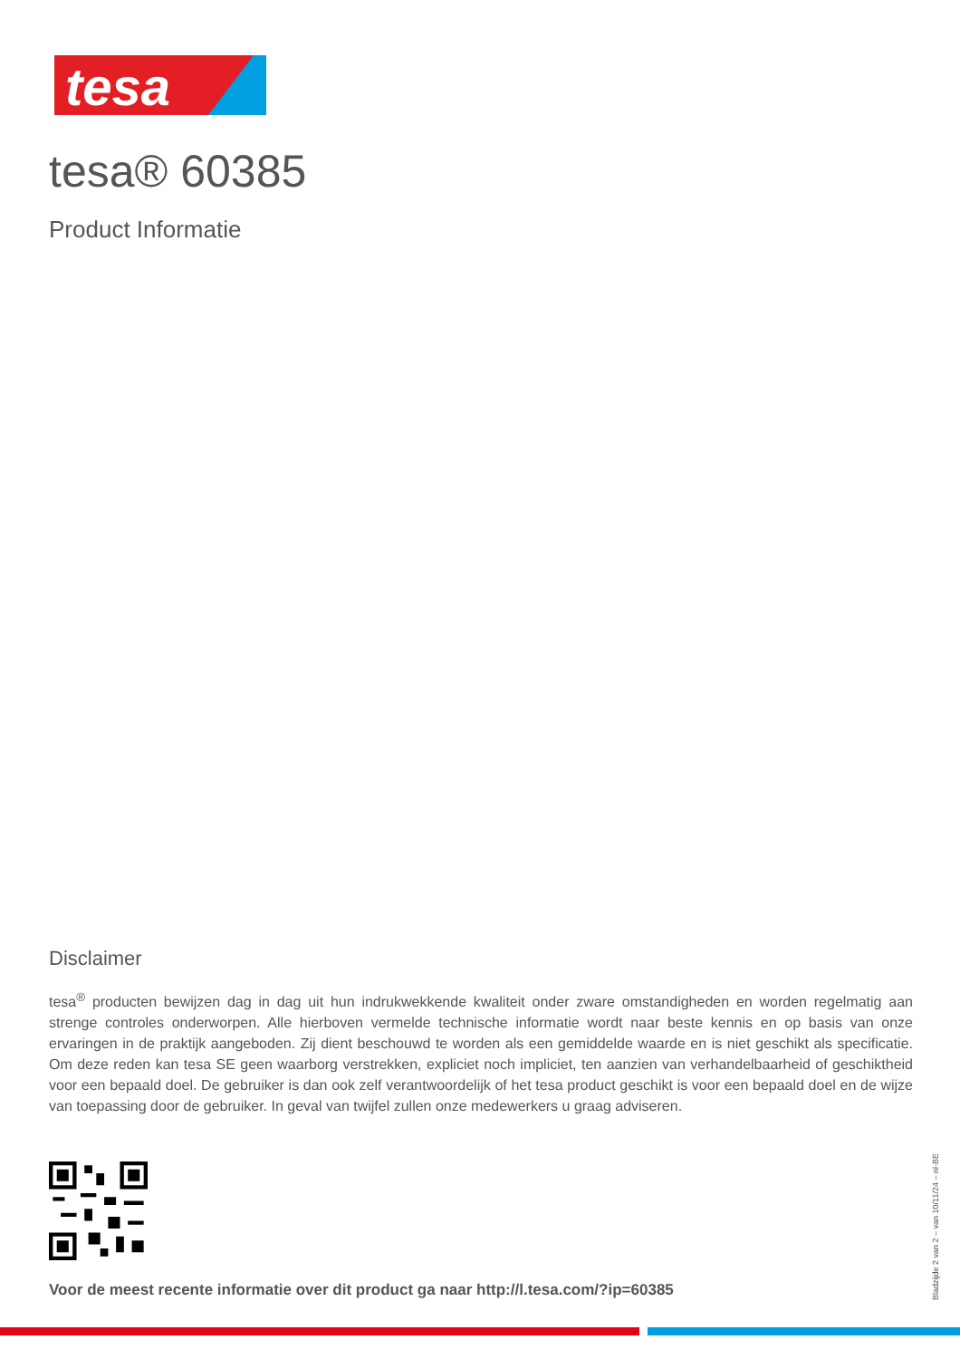tesa
tesa® 60385
Product Informatie
Disclaimer
tesa<sup>®</sup> producten bewijzen dag in dag uit hun indrukwekkende kwaliteit onder zware omstandigheden en worden regelmatig aan strenge controles onderworpen. Alle hierboven vermelde technische informatie wordt naar beste kennis en op basis van onze ervaringen in de praktijk aangeboden. Zij dient beschouwd te worden als een gemiddelde waarde en is niet geschikt als specificatie. Om deze reden kan tesa SE geen waarborg verstrekken, expliciet noch impliciet, ten aanzien van verhandelbaarheid of geschiktheid voor een bepaald doel. De gebruiker is dan ook zelf verantwoordelijk of het tesa product geschikt is voor een bepaald doel en de wijze van toepassing door de gebruiker. In geval van twijfel zullen onze medewerkers u graag adviseren.
Voor de meest recente informatie over dit product ga naar http://l.tesa.com/?ip=60385
Bladzijde 2 van 2 – van 10/11/24 – nl-BE